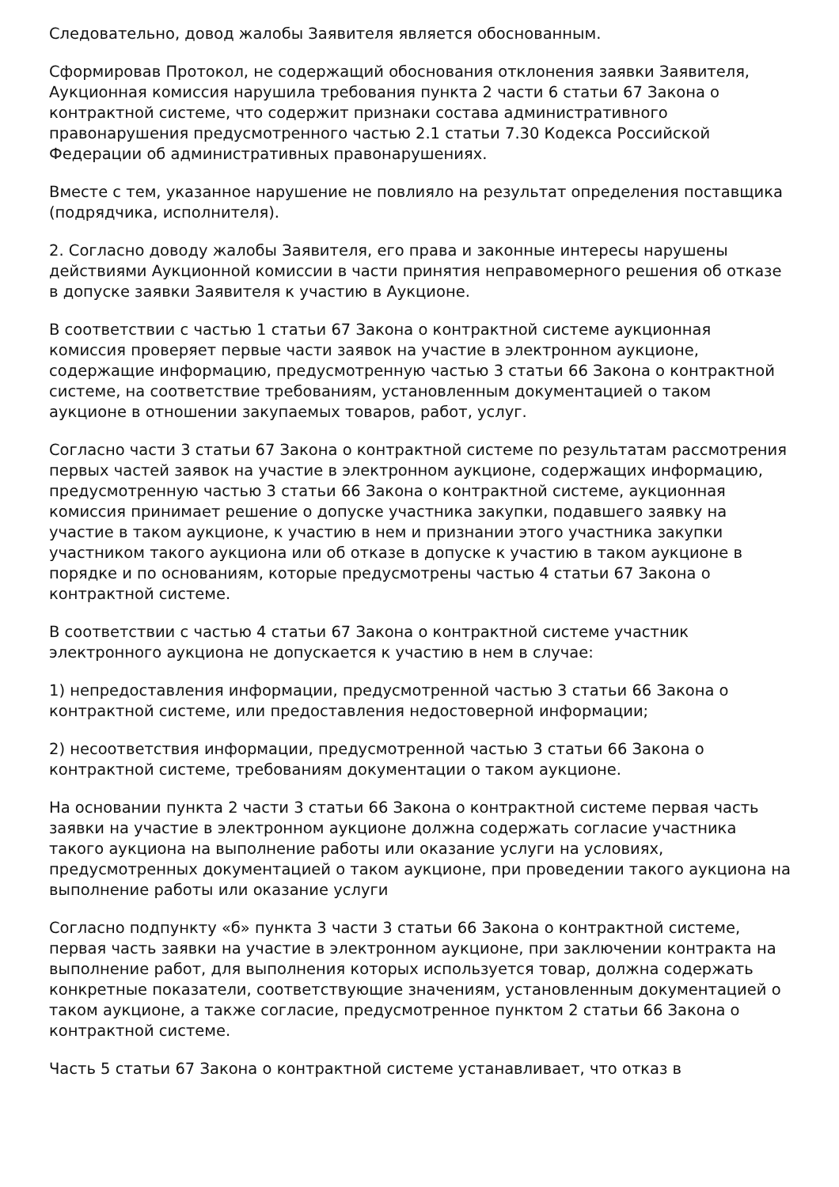Следовательно, довод жалобы Заявителя является обоснованным.
Сформировав Протокол, не содержащий обоснования отклонения заявки Заявителя, Аукционная комиссия нарушила требования пункта 2 части 6 статьи 67 Закона о контрактной системе, что содержит признаки состава административного правонарушения предусмотренного частью 2.1 статьи 7.30 Кодекса Российской Федерации об административных правонарушениях.
Вместе с тем, указанное нарушение не повлияло на результат определения поставщика (подрядчика, исполнителя).
2. Согласно доводу жалобы Заявителя, его права и законные интересы нарушены действиями Аукционной комиссии в части принятия неправомерного решения об отказе в допуске заявки Заявителя к участию в Аукционе.
В соответствии с частью 1 статьи 67 Закона о контрактной системе аукционная комиссия проверяет первые части заявок на участие в электронном аукционе, содержащие информацию, предусмотренную частью 3 статьи 66 Закона о контрактной системе, на соответствие требованиям, установленным документацией о таком аукционе в отношении закупаемых товаров, работ, услуг.
Согласно части 3 статьи 67 Закона о контрактной системе по результатам рассмотрения первых частей заявок на участие в электронном аукционе, содержащих информацию, предусмотренную частью 3 статьи 66 Закона о контрактной системе, аукционная комиссия принимает решение о допуске участника закупки, подавшего заявку на участие в таком аукционе, к участию в нем и признании этого участника закупки участником такого аукциона или об отказе в допуске к участию в таком аукционе в порядке и по основаниям, которые предусмотрены частью 4 статьи 67 Закона о контрактной системе.
В соответствии с частью 4 статьи 67 Закона о контрактной системе участник электронного аукциона не допускается к участию в нем в случае:
1) непредоставления информации, предусмотренной частью 3 статьи 66 Закона о контрактной системе, или предоставления недостоверной информации;
2) несоответствия информации, предусмотренной частью 3 статьи 66 Закона о контрактной системе, требованиям документации о таком аукционе.
На основании пункта 2 части 3 статьи 66 Закона о контрактной системе первая часть заявки на участие в электронном аукционе должна содержать согласие участника такого аукциона на выполнение работы или оказание услуги на условиях, предусмотренных документацией о таком аукционе, при проведении такого аукциона на выполнение работы или оказание услуги
Согласно подпункту «б» пункта 3 части 3 статьи 66 Закона о контрактной системе, первая часть заявки на участие в электронном аукционе, при заключении контракта на выполнение работ, для выполнения которых используется товар, должна содержать конкретные показатели, соответствующие значениям, установленным документацией о таком аукционе, а также согласие, предусмотренное пунктом 2 статьи 66 Закона о контрактной системе.
Часть 5 статьи 67 Закона о контрактной системе устанавливает, что отказ в